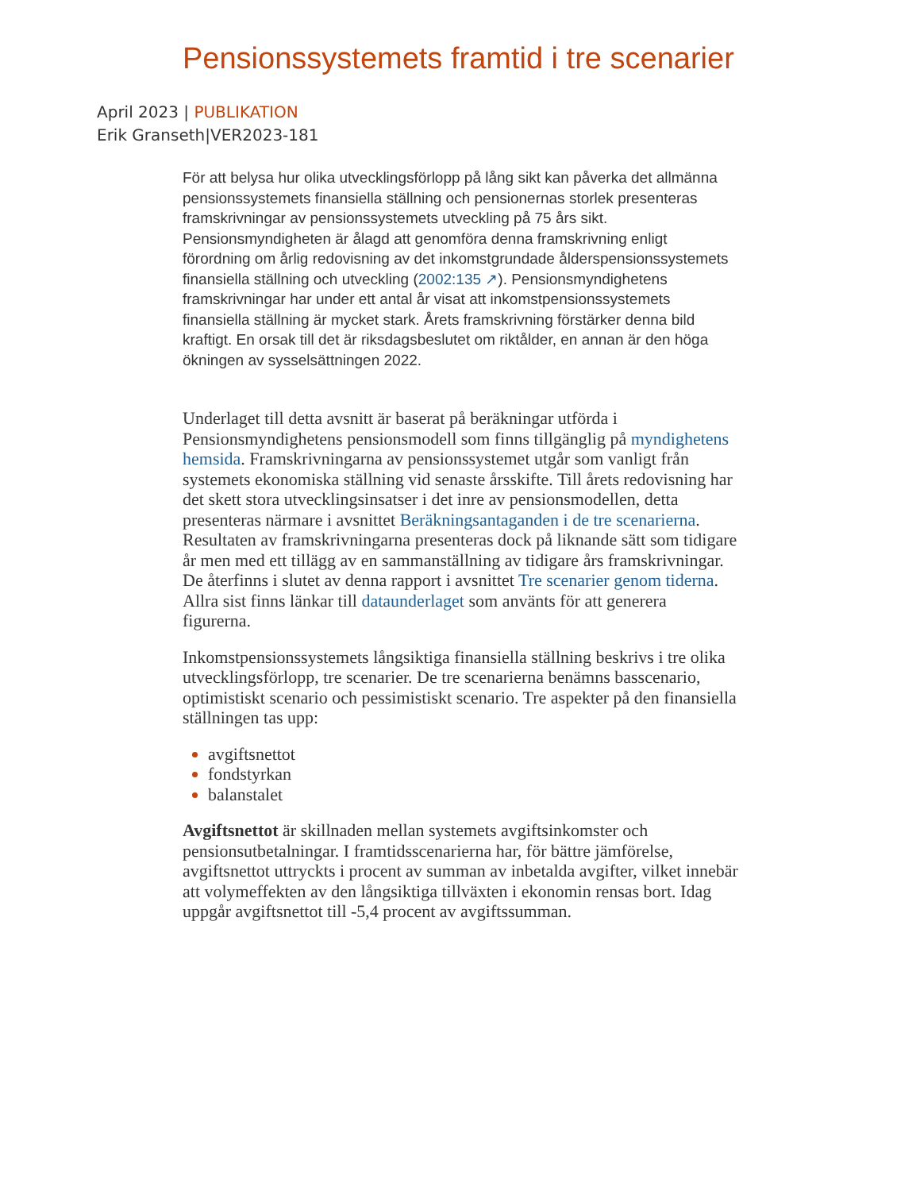Pensionssystemets framtid i tre scenarier
April 2023 | PUBLIKATION
Erik Granseth|VER2023-181
För att belysa hur olika utvecklingsförlopp på lång sikt kan påverka det allmänna pensionssystemets finansiella ställning och pensionernas storlek presenteras framskrivningar av pensionssystemets utveckling på 75 års sikt. Pensionsmyndigheten är ålagd att genomföra denna framskrivning enligt förordning om årlig redovisning av det inkomstgrundade ålderspensionssystemets finansiella ställning och utveckling (2002:135 ↗). Pensionsmyndighetens framskrivningar har under ett antal år visat att inkomstpensionssystemets finansiella ställning är mycket stark. Årets framskrivning förstärker denna bild kraftigt. En orsak till det är riksdagsbeslutet om riktålder, en annan är den höga ökningen av sysselsättningen 2022.
Underlaget till detta avsnitt är baserat på beräkningar utförda i Pensionsmyndighetens pensionsmodell som finns tillgänglig på myndighetens hemsida. Framskrivningarna av pensionssystemet utgår som vanligt från systemets ekonomiska ställning vid senaste årsskifte. Till årets redovisning har det skett stora utvecklingsinsatser i det inre av pensionsmodellen, detta presenteras närmare i avsnittet Beräkningsantaganden i de tre scenarierna. Resultaten av framskrivningarna presenteras dock på liknande sätt som tidigare år men med ett tillägg av en sammanställning av tidigare års framskrivningar. De återfinns i slutet av denna rapport i avsnittet Tre scenarier genom tiderna. Allra sist finns länkar till dataunderlaget som använts för att generera figurerna.
Inkomstpensionssystemets långsiktiga finansiella ställning beskrivs i tre olika utvecklingsförlopp, tre scenarier. De tre scenarierna benämns basscenario, optimistiskt scenario och pessimistiskt scenario. Tre aspekter på den finansiella ställningen tas upp:
avgiftsnettot
fondstyrkan
balanstalet
Avgiftsnettot är skillnaden mellan systemets avgiftsinkomster och pensionsutbetalningar. I framtidsscenarierna har, för bättre jämförelse, avgiftsnettot uttryckts i procent av summan av inbetalda avgifter, vilket innebär att volymeffekten av den långsiktiga tillväxten i ekonomin rensas bort. Idag uppgår avgiftsnettot till -5,4 procent av avgiftssumman.